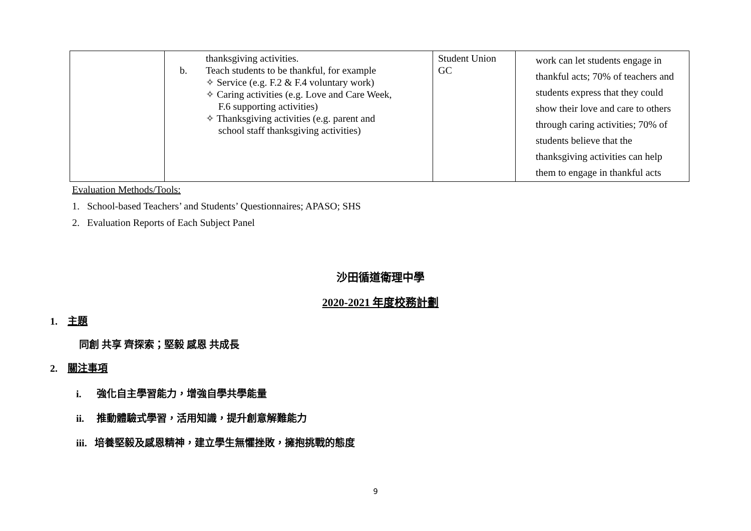| | thanksgiving activities. b. Teach students to be thankful, for example ✧ Service (e.g. F.2 & F.4 voluntary work) ✧ Caring activities (e.g. Love and Care Week, F.6 supporting activities) ✧ Thanksgiving activities (e.g. parent and school staff thanksgiving activities) | Student Union GC | work can let students engage in thankful acts; 70% of teachers and students express that they could show their love and care to others through caring activities; 70% of students believe that the thanksgiving activities can help them to engage in thankful acts |
Evaluation Methods/Tools:
1. School-based Teachers’ and Students’ Questionnaires; APASO; SHS
2. Evaluation Reports of Each Subject Panel
沙田循道衛理中學
2020-2021 年度校務計劃
1. 主題
同創 共享 齊探索；堅毅 感恩 共成長
2. 關注事項
i. 強化自主學習能力，增強自學共學能量
ii. 推動體驗式學習，活用知識，提升創意解難能力
iii. 培養堅毅及感恩精神，建立學生無懼挫敗，擁抱挑戰的態度
9